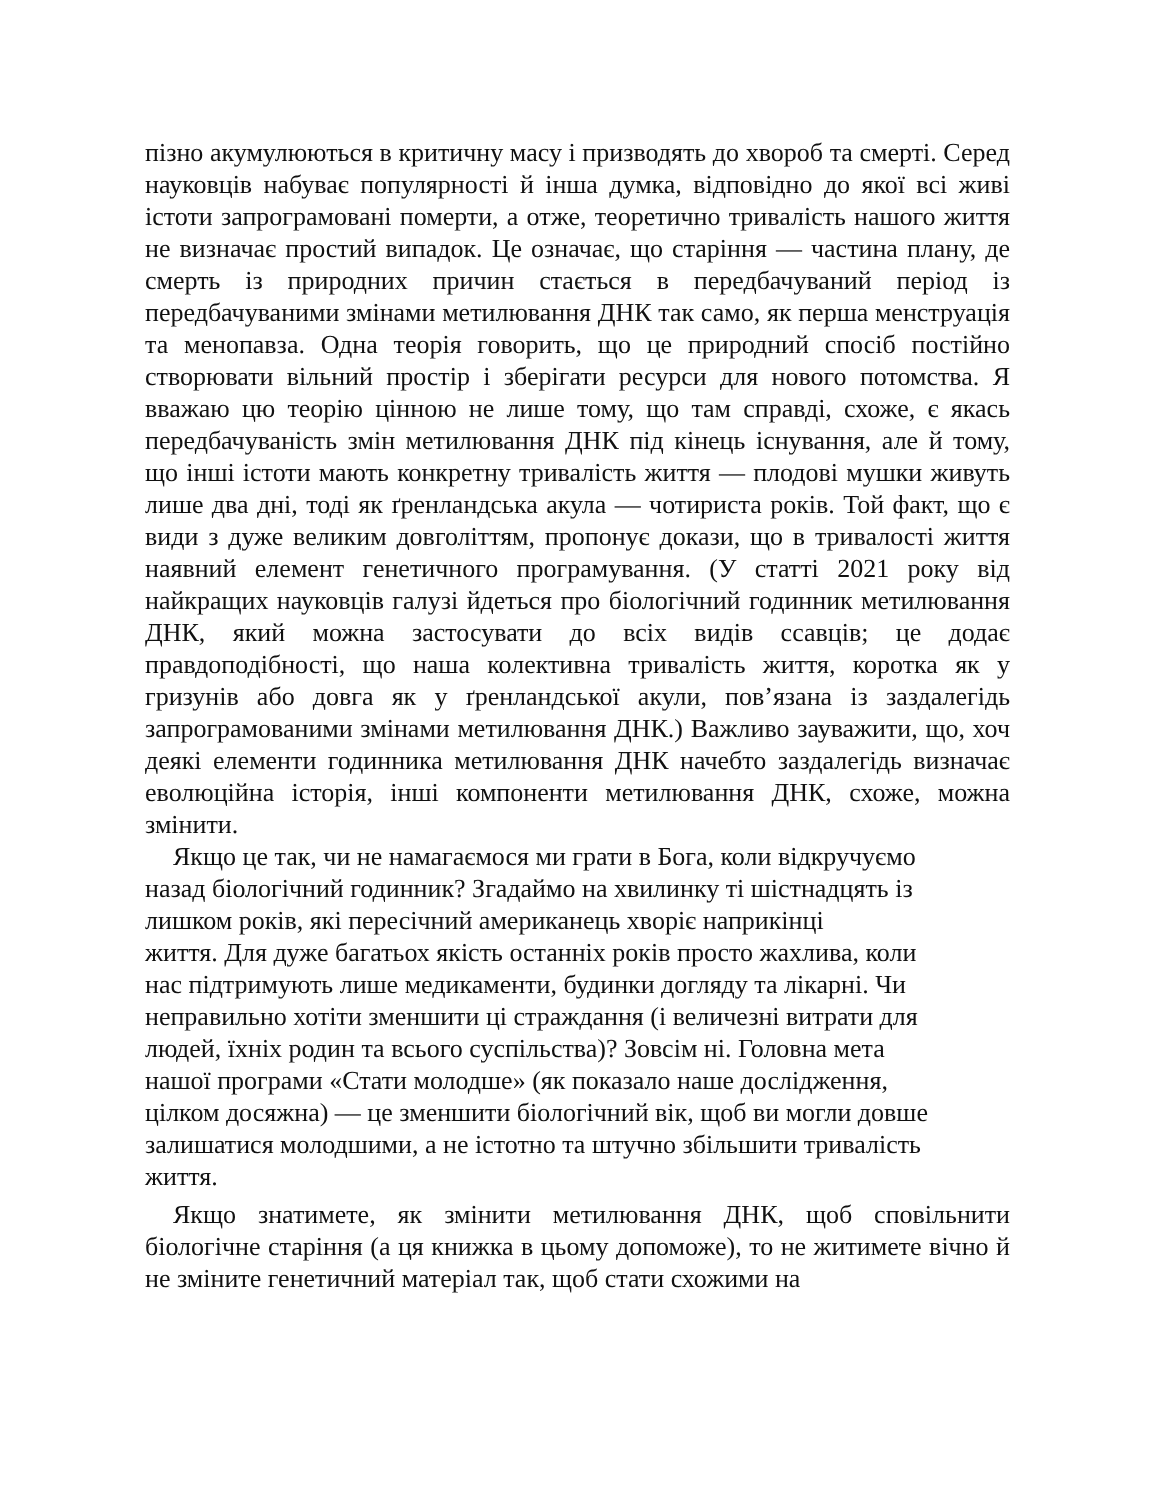пізно акумулюються в критичну масу і призводять до хвороб та смерті. Серед науковців набуває популярності й інша думка, відповідно до якої всі живі істоти запрограмовані померти, а отже, теоретично тривалість нашого життя не визначає простий випадок. Це означає, що старіння — частина плану, де смерть із природних причин стається в передбачуваний період із передбачуваними змінами метилювання ДНК так само, як перша менструація та менопавза. Одна теорія говорить, що це природний спосіб постійно створювати вільний простір і зберігати ресурси для нового потомства. Я вважаю цю теорію цінною не лише тому, що там справді, схоже, є якась передбачуваність змін метилювання ДНК під кінець існування, але й тому, що інші істоти мають конкретну тривалість життя — плодові мушки живуть лише два дні, тоді як ґренландська акула — чотириста років. Той факт, що є види з дуже великим довголіттям, пропонує докази, що в тривалості життя наявний елемент генетичного програмування. (У статті 2021 року від найкращих науковців галузі йдеться про біологічний годинник метилювання ДНК, який можна застосувати до всіх видів ссавців; це додає правдоподібності, що наша колективна тривалість життя, коротка як у гризунів або довга як у ґренландської акули, пов’язана із заздалегідь запрограмованими змінами метилювання ДНК.) Важливо зауважити, що, хоч деякі елементи годинника метилювання ДНК начебто заздалегідь визначає еволюційна історія, інші компоненти метилювання ДНК, схоже, можна змінити.
Якщо це так, чи не намагаємося ми грати в Бога, коли відкручуємо
назад біологічний годинник? Згадаймо на хвилинку ті шістнадцять із
лишком років, які пересічний американець хворіє наприкінці
життя. Для дуже багатьох якість останніх років просто жахлива, коли
нас підтримують лише медикаменти, будинки догляду та лікарні. Чи
неправильно хотіти зменшити ці страждання (і величезні витрати для
людей, їхніх родин та всього суспільства)? Зовсім ні. Головна мета
нашої програми «Стати молодше» (як показало наше дослідження,
цілком досяжна) — це зменшити біологічний вік, щоб ви могли довше
залишатися молодшими, а не істотно та штучно збільшити тривалість
життя.
Якщо знатимете, як змінити метилювання ДНК, щоб сповільнити біологічне старіння (а ця книжка в цьому допоможе), то не житимете вічно й не зміните генетичний матеріал так, щоб стати схожими на